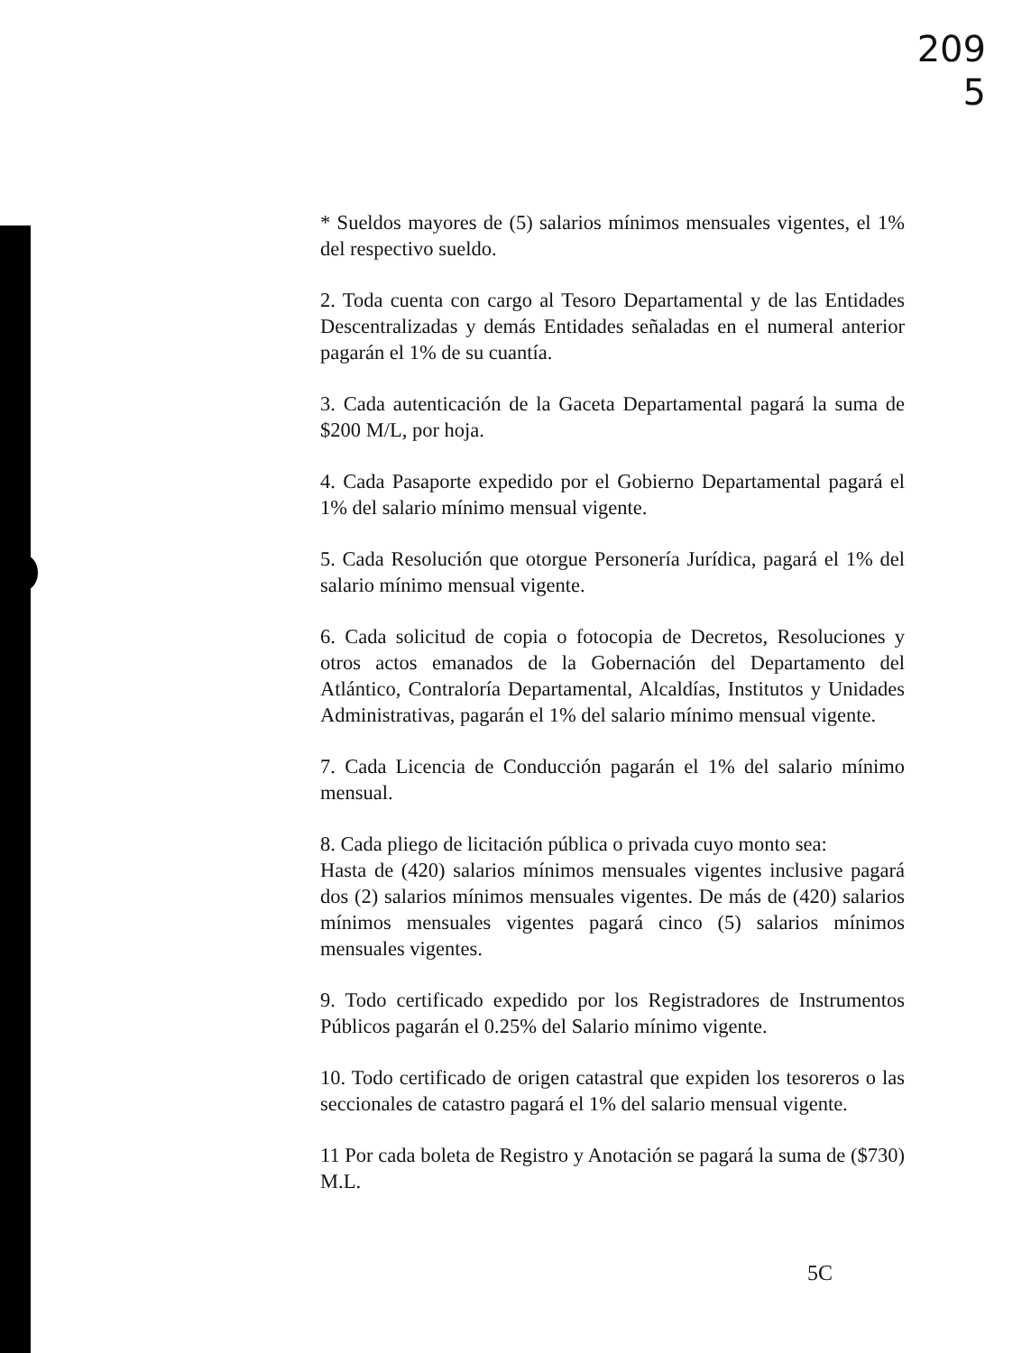209
5
* Sueldos mayores de (5) salarios mínimos mensuales vigentes, el 1% del respectivo sueldo.
2. Toda cuenta con cargo al Tesoro Departamental y de las Entidades Descentralizadas y demás Entidades señaladas en el numeral anterior pagarán el 1% de su cuantía.
3. Cada autenticación de la Gaceta Departamental pagará la suma de $200 M/L, por hoja.
4. Cada Pasaporte expedido por el Gobierno Departamental pagará el 1% del salario mínimo mensual vigente.
5. Cada Resolución que otorgue Personería Jurídica, pagará el 1% del salario mínimo mensual vigente.
6. Cada solicitud de copia o fotocopia de Decretos, Resoluciones y otros actos emanados de la Gobernación del Departamento del Atlántico, Contraloría Departamental, Alcaldías, Institutos y Unidades Administrativas, pagarán el 1% del salario mínimo mensual vigente.
7. Cada Licencia de Conducción pagarán el 1% del salario mínimo mensual.
8. Cada pliego de licitación pública o privada cuyo monto sea:
Hasta de (420) salarios mínimos mensuales vigentes inclusive pagará dos (2) salarios mínimos mensuales vigentes. De más de (420) salarios mínimos mensuales vigentes pagará cinco (5) salarios mínimos mensuales vigentes.
9. Todo certificado expedido por los Registradores de Instrumentos Públicos pagarán el 0.25% del Salario mínimo vigente.
10. Todo certificado de origen catastral que expiden los tesoreros o las seccionales de catastro pagará el 1% del salario mensual vigente.
11 Por cada boleta de Registro y Anotación se pagará la suma de ($730) M.L.
5C